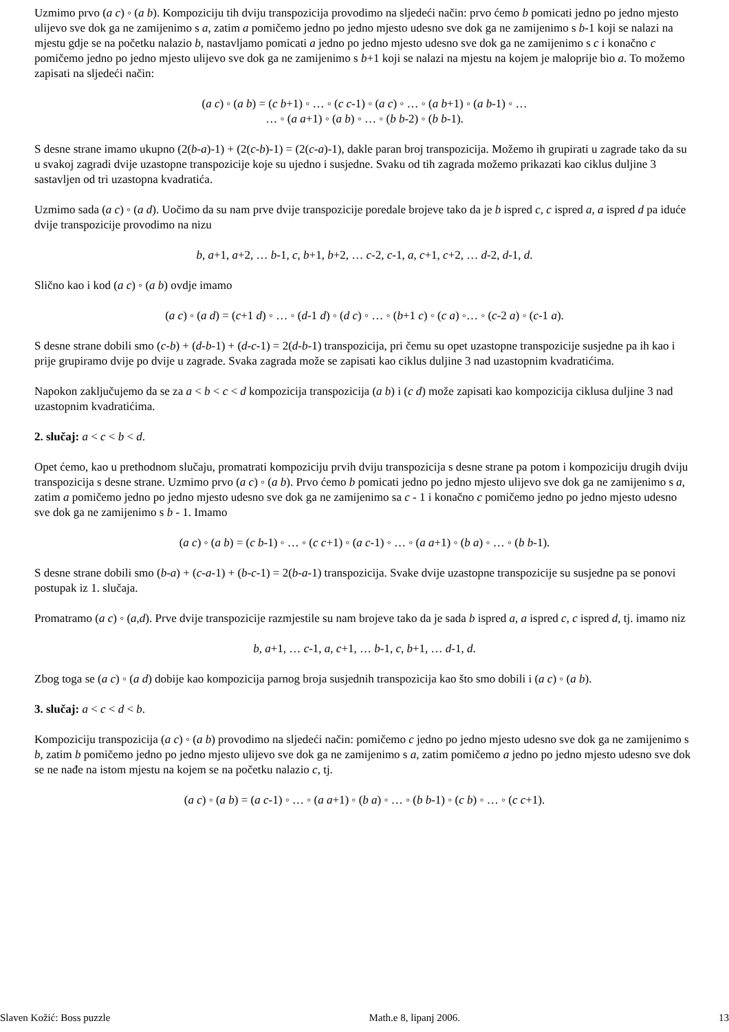Uzmimo prvo (a c) ◦ (a b). Kompoziciju tih dviju transpozicija provodimo na sljedeći način: prvo ćemo b pomicati jedno po jedno mjesto ulijevo sve dok ga ne zamijenimo s a, zatim a pomičemo jedno po jedno mjesto udesno sve dok ga ne zamijenimo s b-1 koji se nalazi na mjestu gdje se na početku nalazio b, nastavljamo pomicati a jedno po jedno mjesto udesno sve dok ga ne zamijenimo s c i konačno c pomičemo jedno po jedno mjesto ulijevo sve dok ga ne zamijenimo s b+1 koji se nalazi na mjestu na kojem je maloprije bio a. To možemo zapisati na sljedeći način:
(a c) ◦ (a b) = (c b+1) ◦ … ◦ (c c-1) ◦ (a c) ◦ … ◦ (a b+1) ◦ (a b-1) ◦ …
… ◦ (a a+1) ◦ (a b) ◦ … ◦ (b b-2) ◦ (b b-1).
S desne strane imamo ukupno (2(b-a)-1) + (2(c-b)-1) = (2(c-a)-1), dakle paran broj transpozicija. Možemo ih grupirati u zagrade tako da su u svakoj zagradi dvije uzastopne transpozicije koje su ujedno i susjedne. Svaku od tih zagrada možemo prikazati kao ciklus duljine 3 sastavljen od tri uzastopna kvadratića.
Uzmimo sada (a c) ◦ (a d). Uočimo da su nam prve dvije transpozicije poredale brojeve tako da je b ispred c, c ispred a, a ispred d pa iduće dvije transpozicije provodimo na nizu
b, a+1, a+2, … b-1, c, b+1, b+2, … c-2, c-1, a, c+1, c+2, … d-2, d-1, d.
Slično kao i kod (a c) ◦ (a b) ovdje imamo
(a c) ◦ (a d) = (c+1 d) ◦ … ◦ (d-1 d) ◦ (d c) ◦ … ◦ (b+1 c) ◦ (c a) ◦… ◦ (c-2 a) ◦ (c-1 a).
S desne strane dobili smo (c-b) + (d-b-1) + (d-c-1) = 2(d-b-1) transpozicija, pri čemu su opet uzastopne transpozicije susjedne pa ih kao i prije grupiramo dvije po dvije u zagrade. Svaka zagrada može se zapisati kao ciklus duljine 3 nad uzastopnim kvadratićima.
Napokon zaključujemo da se za a < b < c < d kompozicija transpozicija (a b) i (c d) može zapisati kao kompozicija ciklusa duljine 3 nad uzastopnim kvadratićima.
2. slučaj: a < c < b < d.
Opet ćemo, kao u prethodnom slučaju, promatrati kompoziciju prvih dviju transpozicija s desne strane pa potom i kompoziciju drugih dviju transpozicija s desne strane. Uzmimo prvo (a c) ◦ (a b). Prvo ćemo b pomicati jedno po jedno mjesto ulijevo sve dok ga ne zamijenimo s a, zatim a pomičemo jedno po jedno mjesto udesno sve dok ga ne zamijenimo sa c - 1 i konačno c pomičemo jedno po jedno mjesto udesno sve dok ga ne zamijenimo s b - 1. Imamo
(a c) ◦ (a b) = (c b-1) ◦ … ◦ (c c+1) ◦ (a c-1) ◦ … ◦ (a a+1) ◦ (b a) ◦ … ◦ (b b-1).
S desne strane dobili smo (b-a) + (c-a-1) + (b-c-1) = 2(b-a-1) transpozicija. Svake dvije uzastopne transpozicije su susjedne pa se ponovi postupak iz 1. slučaja.
Promatramo (a c) ◦ (a,d). Prve dvije transpozicije razmjestile su nam brojeve tako da je sada b ispred a, a ispred c, c ispred d, tj. imamo niz
b, a+1, … c-1, a, c+1, … b-1, c, b+1, … d-1, d.
Zbog toga se (a c) ◦ (a d) dobije kao kompozicija parnog broja susjednih transpozicija kao što smo dobili i (a c) ◦ (a b).
3. slučaj: a < c < d < b.
Kompoziciju transpozicija (a c) ◦ (a b) provodimo na sljedeći način: pomičemo c jedno po jedno mjesto udesno sve dok ga ne zamijenimo s b, zatim b pomičemo jedno po jedno mjesto ulijevo sve dok ga ne zamijenimo s a, zatim pomičemo a jedno po jedno mjesto udesno sve dok se ne nađe na istom mjestu na kojem se na početku nalazio c, tj.
(a c) ◦ (a b) = (a c-1) ◦ … ◦ (a a+1) ◦ (b a) ◦ … ◦ (b b-1) ◦ (c b) ◦ … ◦ (c c+1).
Slaven Kožić: Boss puzzle Math.e 8, lipanj 2006. 13